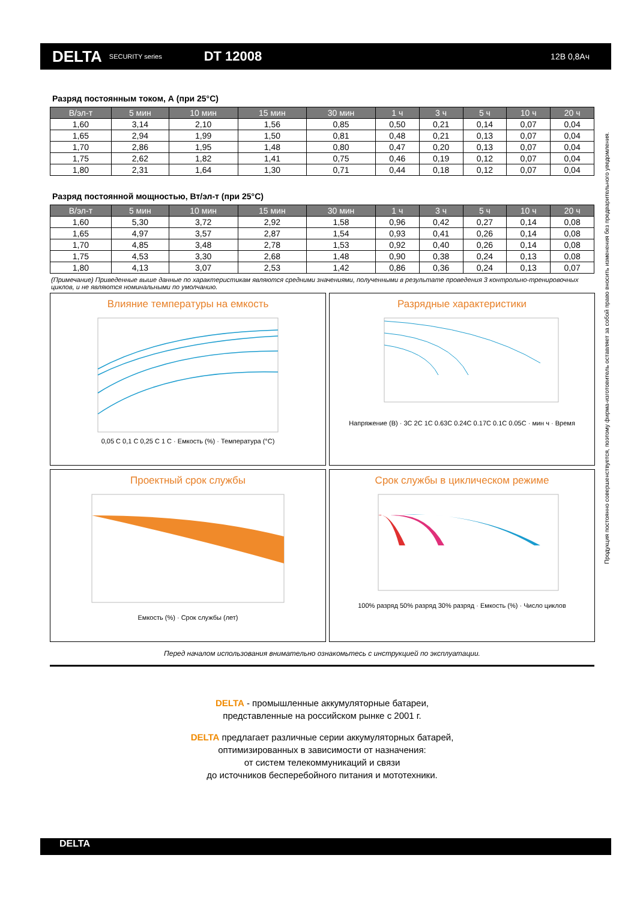DELTA SECURITY series DT 12008 12В 0,8Ач
Продукция постоянно совершенствуется, поэтому фирма-изготовитель оставляет за собой право вносить изменения без предварительного уведомления.
Разряд постоянным током, А (при 25°С)
| В/эл-т | 5 мин | 10 мин | 15 мин | 30 мин | 1 ч | 3 ч | 5 ч | 10 ч | 20 ч |
| --- | --- | --- | --- | --- | --- | --- | --- | --- | --- |
| 1,60 | 3,14 | 2,10 | 1,56 | 0,85 | 0,50 | 0,21 | 0,14 | 0,07 | 0,04 |
| 1,65 | 2,94 | 1,99 | 1,50 | 0,81 | 0,48 | 0,21 | 0,13 | 0,07 | 0,04 |
| 1,70 | 2,86 | 1,95 | 1,48 | 0,80 | 0,47 | 0,20 | 0,13 | 0,07 | 0,04 |
| 1,75 | 2,62 | 1,82 | 1,41 | 0,75 | 0,46 | 0,19 | 0,12 | 0,07 | 0,04 |
| 1,80 | 2,31 | 1,64 | 1,30 | 0,71 | 0,44 | 0,18 | 0,12 | 0,07 | 0,04 |
Разряд постоянной мощностью, Вт/эл-т (при 25°С)
| В/эл-т | 5 мин | 10 мин | 15 мин | 30 мин | 1 ч | 3 ч | 5 ч | 10 ч | 20 ч |
| --- | --- | --- | --- | --- | --- | --- | --- | --- | --- |
| 1,60 | 5,30 | 3,72 | 2,92 | 1,58 | 0,96 | 0,42 | 0,27 | 0,14 | 0,08 |
| 1,65 | 4,97 | 3,57 | 2,87 | 1,54 | 0,93 | 0,41 | 0,26 | 0,14 | 0,08 |
| 1,70 | 4,85 | 3,48 | 2,78 | 1,53 | 0,92 | 0,40 | 0,26 | 0,14 | 0,08 |
| 1,75 | 4,53 | 3,30 | 2,68 | 1,48 | 0,90 | 0,38 | 0,24 | 0,13 | 0,08 |
| 1,80 | 4,13 | 3,07 | 2,53 | 1,42 | 0,86 | 0,36 | 0,24 | 0,13 | 0,07 |
(Примечание) Приведенные выше данные по характеристикам являются средними значениями, полученными в результате проведения 3 контрольно-тренировочных циклов, и не являются номинальными по умолчанию.
Влияние температуры на емкость
0,05 C 0,1 C 0,25 C 1 C · Емкость (%) · Температура (°С)
Разрядные характеристики
Напряжение (В) · 3C 2C 1C 0.63C 0.24C 0.17C 0.1C 0.05C · мин ч · Время
Проектный срок службы
Емкость (%) · Срок службы (лет)
Срок службы в циклическом режиме
100% разряд 50% разряд 30% разряд · Емкость (%) · Число циклов
Перед началом использования внимательно ознакомьтесь с инструкцией по эксплуатации.
DELTA - промышленные аккумуляторные батареи,
представленные на российском рынке с 2001 г.
DELTA предлагает различные серии аккумуляторных батарей,
оптимизированных в зависимости от назначения:
от систем телекоммуникаций и связи
до источников бесперебойного питания и мототехники.
DELTA